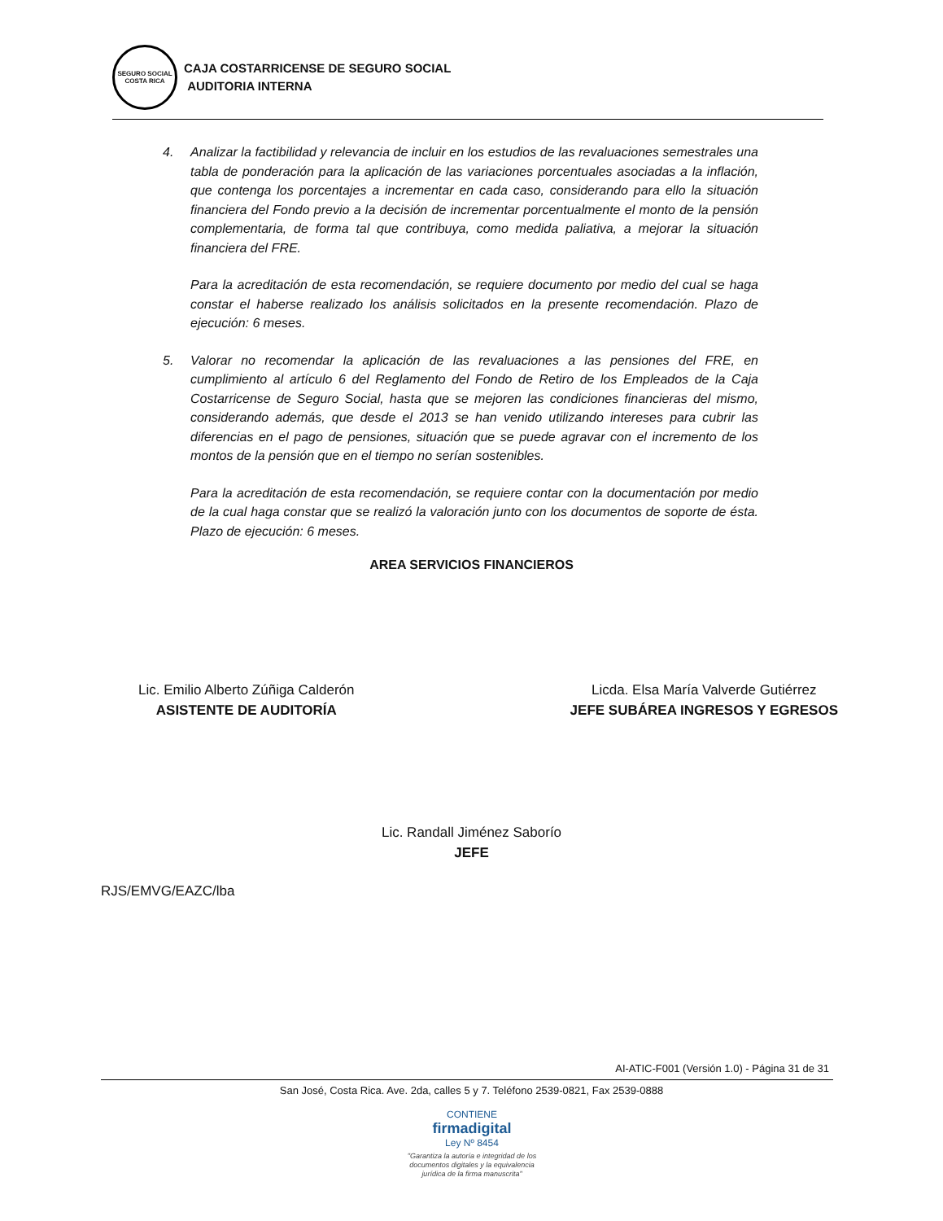SEGURO SOCIAL
COSTA RICA
CAJA COSTARRICENSE DE SEGURO SOCIAL
AUDITORIA INTERNA
4. Analizar la factibilidad y relevancia de incluir en los estudios de las revaluaciones semestrales una tabla de ponderación para la aplicación de las variaciones porcentuales asociadas a la inflación, que contenga los porcentajes a incrementar en cada caso, considerando para ello la situación financiera del Fondo previo a la decisión de incrementar porcentualmente el monto de la pensión complementaria, de forma tal que contribuya, como medida paliativa, a mejorar la situación financiera del FRE.
Para la acreditación de esta recomendación, se requiere documento por medio del cual se haga constar el haberse realizado los análisis solicitados en la presente recomendación. Plazo de ejecución: 6 meses.
5. Valorar no recomendar la aplicación de las revaluaciones a las pensiones del FRE, en cumplimiento al artículo 6 del Reglamento del Fondo de Retiro de los Empleados de la Caja Costarricense de Seguro Social, hasta que se mejoren las condiciones financieras del mismo, considerando además, que desde el 2013 se han venido utilizando intereses para cubrir las diferencias en el pago de pensiones, situación que se puede agravar con el incremento de los montos de la pensión que en el tiempo no serían sostenibles.
Para la acreditación de esta recomendación, se requiere contar con la documentación por medio de la cual haga constar que se realizó la valoración junto con los documentos de soporte de ésta. Plazo de ejecución: 6 meses.
AREA SERVICIOS FINANCIEROS
Lic. Emilio Alberto Zúñiga Calderón
ASISTENTE DE AUDITORÍA
Licda. Elsa María Valverde Gutiérrez
JEFE SUBÁREA INGRESOS Y EGRESOS
Lic. Randall Jiménez Saborío
JEFE
RJS/EMVG/EAZC/lba
AI-ATIC-F001 (Versión 1.0) - Página 31 de 31
San José, Costa Rica. Ave. 2da, calles 5 y 7. Teléfono 2539-0821, Fax 2539-0888
CONTIENE
firmadigital
Ley Nº 8454
"Garantiza la autoría e integridad de los documentos digitales y la equivalencia jurídica de la firma manuscrita"